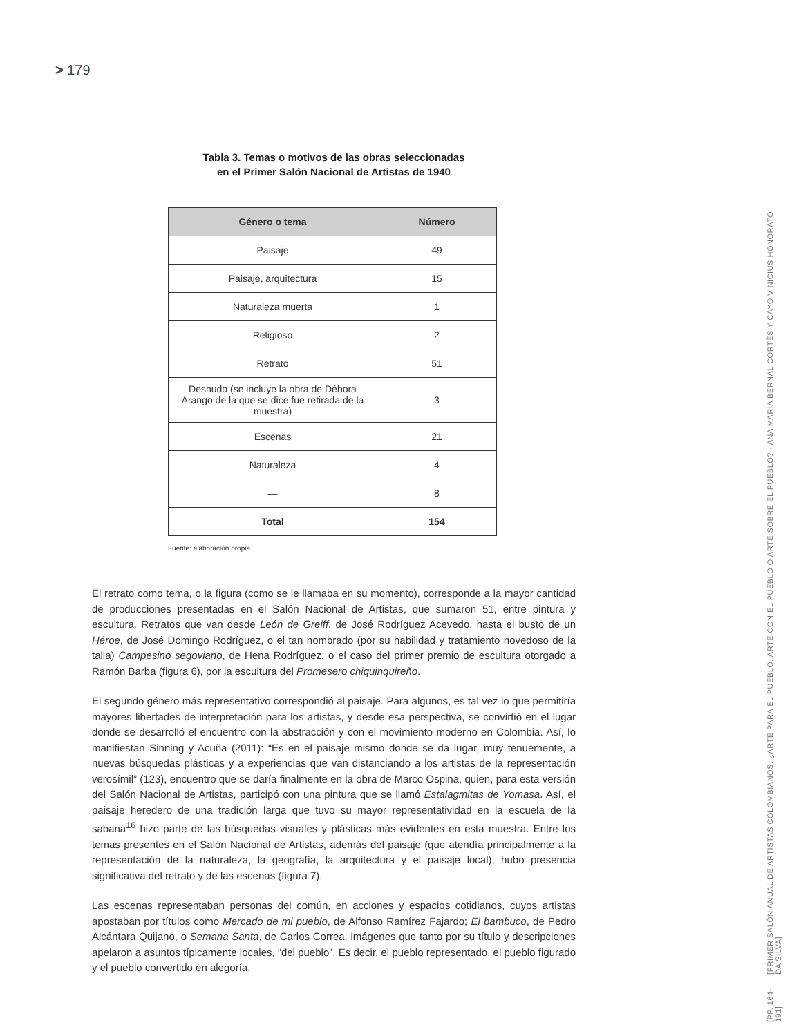> 179
[PRIMER SALÓN ANUAL DE ARTISTAS COLOMBIANOS: ¿ARTE PARA EL PUEBLO, ARTE CON EL PUEBLO O ARTE SOBRE EL PUEBLO? · ANA MARÍA BERNAL CORTÉS Y CAYO VINICIUS HONORATO DA SILVA]
[PP. 164-191]
Tabla 3. Temas o motivos de las obras seleccionadas
en el Primer Salón Nacional de Artistas de 1940
| Género o tema | Número |
| --- | --- |
| Paisaje | 49 |
| Paisaje, arquitectura | 15 |
| Naturaleza muerta | 1 |
| Religioso | 2 |
| Retrato | 51 |
| Desnudo (se incluye la obra de Débora Arango de la que se dice fue retirada de la muestra) | 3 |
| Escenas | 21 |
| Naturaleza | 4 |
| — | 8 |
| Total | 154 |
Fuente: elaboración propia.
El retrato como tema, o la figura (como se le llamaba en su momento), corresponde a la mayor cantidad de producciones presentadas en el Salón Nacional de Artistas, que sumaron 51, entre pintura y escultura. Retratos que van desde León de Greiff, de José Rodríguez Acevedo, hasta el busto de un Héroe, de José Domingo Rodríguez, o el tan nombrado (por su habilidad y tratamiento novedoso de la talla) Campesino segoviano, de Hena Rodríguez, o el caso del primer premio de escultura otorgado a Ramón Barba (figura 6), por la escultura del Promesero chiquinquireño.
El segundo género más representativo correspondió al paisaje. Para algunos, es tal vez lo que permitiría mayores libertades de interpretación para los artistas, y desde esa perspectiva, se convirtió en el lugar donde se desarrolló el encuentro con la abstracción y con el movimiento moderno en Colombia. Así, lo manifiestan Sinning y Acuña (2011): “Es en el paisaje mismo donde se da lugar, muy tenuemente, a nuevas búsquedas plásticas y a experiencias que van distanciando a los artistas de la representación verosímil” (123), encuentro que se daría finalmente en la obra de Marco Ospina, quien, para esta versión del Salón Nacional de Artistas, participó con una pintura que se llamó Estalagmitas de Yomasa. Así, el paisaje heredero de una tradición larga que tuvo su mayor representatividad en la escuela de la sabana<sup>16</sup> hizo parte de las búsquedas visuales y plásticas más evidentes en esta muestra. Entre los temas presentes en el Salón Nacional de Artistas, además del paisaje (que atendía principalmente a la representación de la naturaleza, la geografía, la arquitectura y el paisaje local), hubo presencia significativa del retrato y de las escenas (figura 7).
Las escenas representaban personas del común, en acciones y espacios cotidianos, cuyos artistas apostaban por títulos como Mercado de mi pueblo, de Alfonso Ramírez Fajardo; El bambuco, de Pedro Alcántara Quijano, o Semana Santa, de Carlos Correa, imágenes que tanto por su título y descripciones apelaron a asuntos típicamente locales, “del pueblo”. Es decir, el pueblo representado, el pueblo figurado y el pueblo convertido en alegoría.